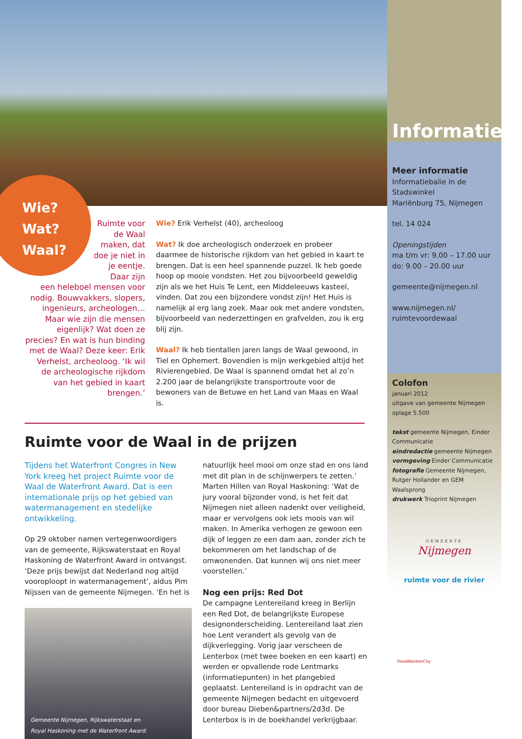Wie?
Wat?
Waal?
Ruimte voor de Waal maken, dat doe je niet in je eentje. Daar zijn
een heleboel mensen voor nodig. Bouwvakkers, slopers, ingenieurs, archeologen… Maar wie zijn die mensen eigenlijk? Wat doen ze precies? En wat is hun binding met de Waal? Deze keer: Erik Verhelst, archeoloog. ‘Ik wil de archeologische rijkdom van het gebied in kaart brengen.’
Wie? Erik Verhelst (40), archeoloog
Wat? Ik doe archeologisch onderzoek en probeer daarmee de historische rijkdom van het gebied in kaart te brengen. Dat is een heel spannende puzzel. Ik heb goede hoop op mooie vondsten. Het zou bijvoorbeeld geweldig zijn als we het Huis Te Lent, een Middeleeuws kasteel, vinden. Dat zou een bijzondere vondst zijn! Het Huis is namelijk al erg lang zoek. Maar ook met andere vondsten, bijvoorbeeld van nederzettingen en grafvelden, zou ik erg blij zijn.
Waal? Ik heb tientallen jaren langs de Waal gewoond, in Tiel en Ophemert. Bovendien is mijn werkgebied altijd het Rivierengebied. De Waal is spannend omdat het al zo’n 2.200 jaar de belangrijkste transportroute voor de bewoners van de Betuwe en het Land van Maas en Waal is.
Ruimte voor de Waal in de prijzen
Tijdens het Waterfront Congres in New York kreeg het project Ruimte voor de Waal de Waterfront Award. Dat is een internationale prijs op het gebied van watermanagement en stedelijke ontwikkeling.
Op 29 oktober namen vertegenwoordigers van de gemeente, Rijkswaterstaat en Royal Haskoning de Waterfront Award in ontvangst. ‘Deze prijs bewijst dat Nederland nog altijd vooroploopt in watermanagement’, aldus Pim Nijssen van de gemeente Nijmegen. ‘En het is
Gemeente Nijmegen, Rijkswaterstaat en
Royal Haskoning met de Waterfront Award.
natuurlijk heel mooi om onze stad en ons land met dit plan in de schijnwerpers te zetten.’ Marten Hillen van Royal Haskoning: ‘Wat de jury vooral bijzonder vond, is het feit dat Nijmegen niet alleen nadenkt over veiligheid, maar er vervolgens ook iets moois van wil maken. In Amerika verhogen ze gewoon een dijk of leggen ze een dam aan, zonder zich te bekommeren om het landschap of de omwonenden. Dat kunnen wij ons niet meer voorstellen.’
Nog een prijs: Red Dot
De campagne Lentereiland kreeg in Berlijn een Red Dot, de belangrijkste Europese designonderscheiding. Lentereiland laat zien hoe Lent verandert als gevolg van de dijkverlegging. Vorig jaar verscheen de Lenterbox (met twee boeken en een kaart) en werden er opvallende rode Lentmarks (informatiepunten) in het plangebied geplaatst. Lentereiland is in opdracht van de gemeente Nijmegen bedacht en uitgevoerd door bureau Dieben&partners/2d3d. De Lenterbox is in de boekhandel verkrijgbaar.
Informatie
Meer informatie
Informatiebalie in de Stadswinkel
Mariënburg 75, Nijmegen
tel. 14 024
Openingstijden
ma t/m vr: 9.00 – 17.00 uur
do: 9.00 – 20.00 uur
gemeente@nijmegen.nl
www.nijmegen.nl/
ruimtevoordewaal
Colofon
januari 2012
uitgave van gemeente Nijmegen
oplage 5.500
tekst gemeente Nijmegen, Einder Communicatie
eindredactie gemeente Nijmegen
vormgeving Einder Communicatie
fotografie Gemeente Nijmegen, Rutger Hollander en GEM Waalsprong
drukwerk Trioprint Nijmegen
GEMEENTE
Nijmegen
ruimte voor de rivier
FloodResilienCity